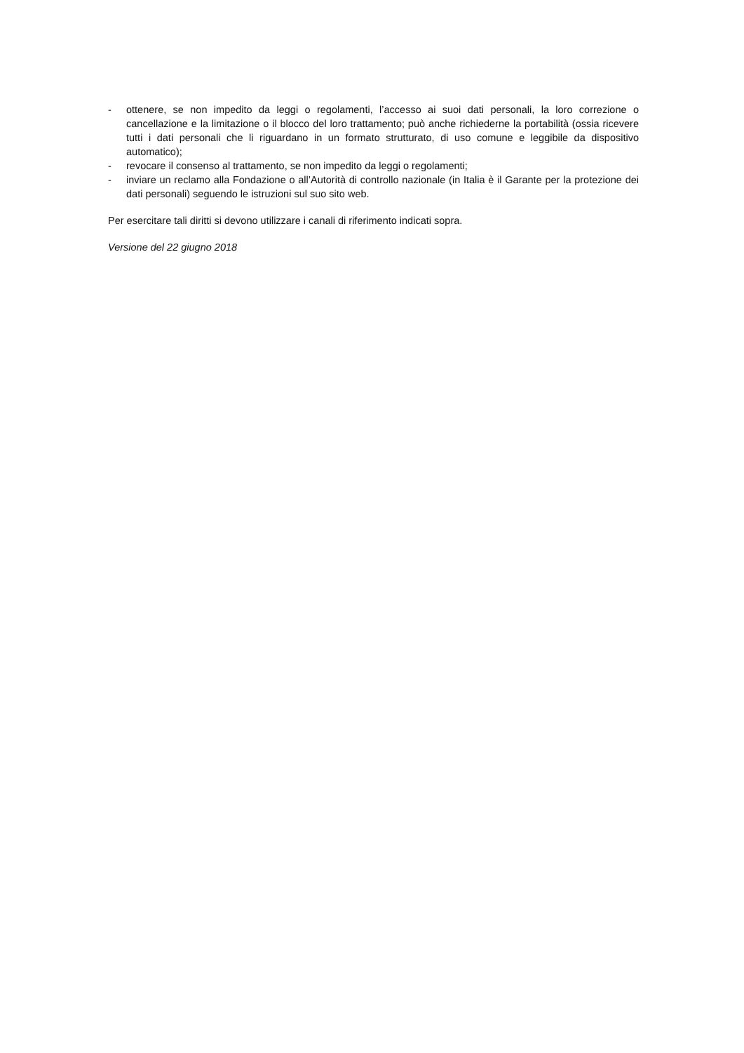- ottenere, se non impedito da leggi o regolamenti, l’accesso ai suoi dati personali, la loro correzione o cancellazione e la limitazione o il blocco del loro trattamento; può anche richiederne la portabilità (ossia ricevere tutti i dati personali che li riguardano in un formato strutturato, di uso comune e leggibile da dispositivo automatico);
- revocare il consenso al trattamento, se non impedito da leggi o regolamenti;
- inviare un reclamo alla Fondazione o all’Autorità di controllo nazionale (in Italia è il Garante per la protezione dei dati personali) seguendo le istruzioni sul suo sito web.
Per esercitare tali diritti si devono utilizzare i canali di riferimento indicati sopra.
Versione del 22 giugno 2018